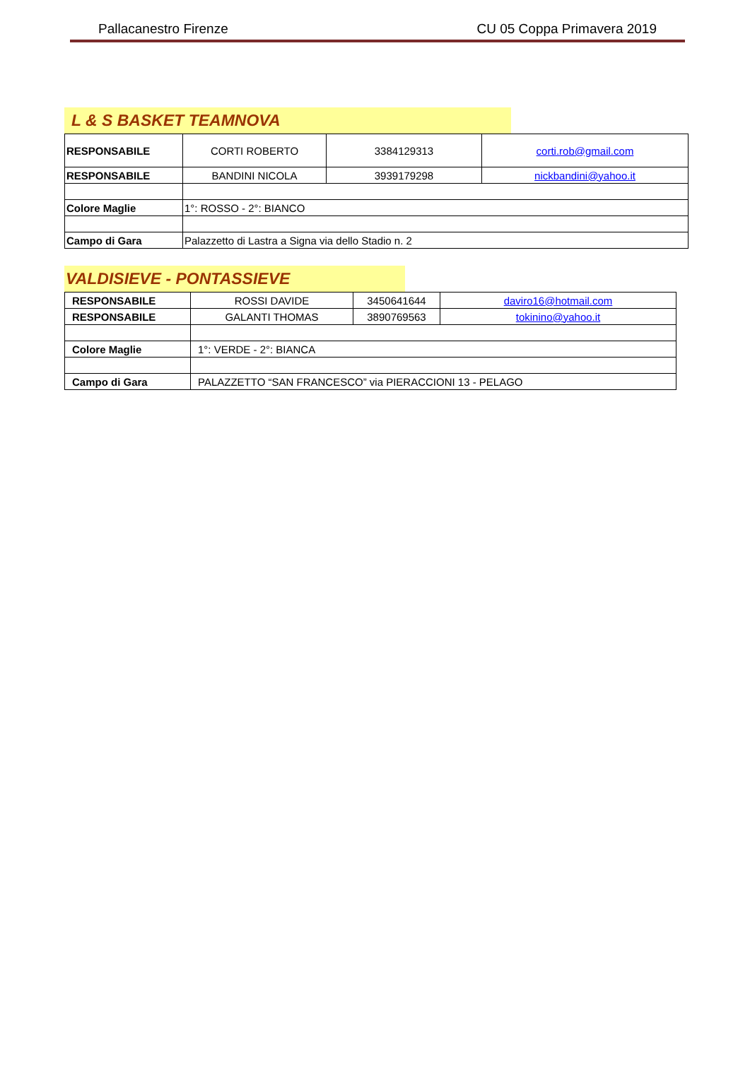Pallacanestro Firenze CU 05 Coppa Primavera 2019
L & S BASKET TEAMNOVA
| RESPONSABILE | CORTI ROBERTO | 3384129313 | corti.rob@gmail.com |
| RESPONSABILE | BANDINI NICOLA | 3939179298 | nickbandini@yahoo.it |
| Colore Maglie | 1°: ROSSO - 2°: BIANCO | | |
| Campo di Gara | Palazzetto di Lastra a Signa via dello Stadio n. 2 | | |
VALDISIEVE - PONTASSIEVE
| RESPONSABILE | ROSSI DAVIDE | 3450641644 | daviro16@hotmail.com |
| RESPONSABILE | GALANTI THOMAS | 3890769563 | tokinino@yahoo.it |
| Colore Maglie | 1°: VERDE - 2°: BIANCA | | |
| Campo di Gara | PALAZZETTO “SAN FRANCESCO” via PIERACCIONI 13 - PELAGO | | |